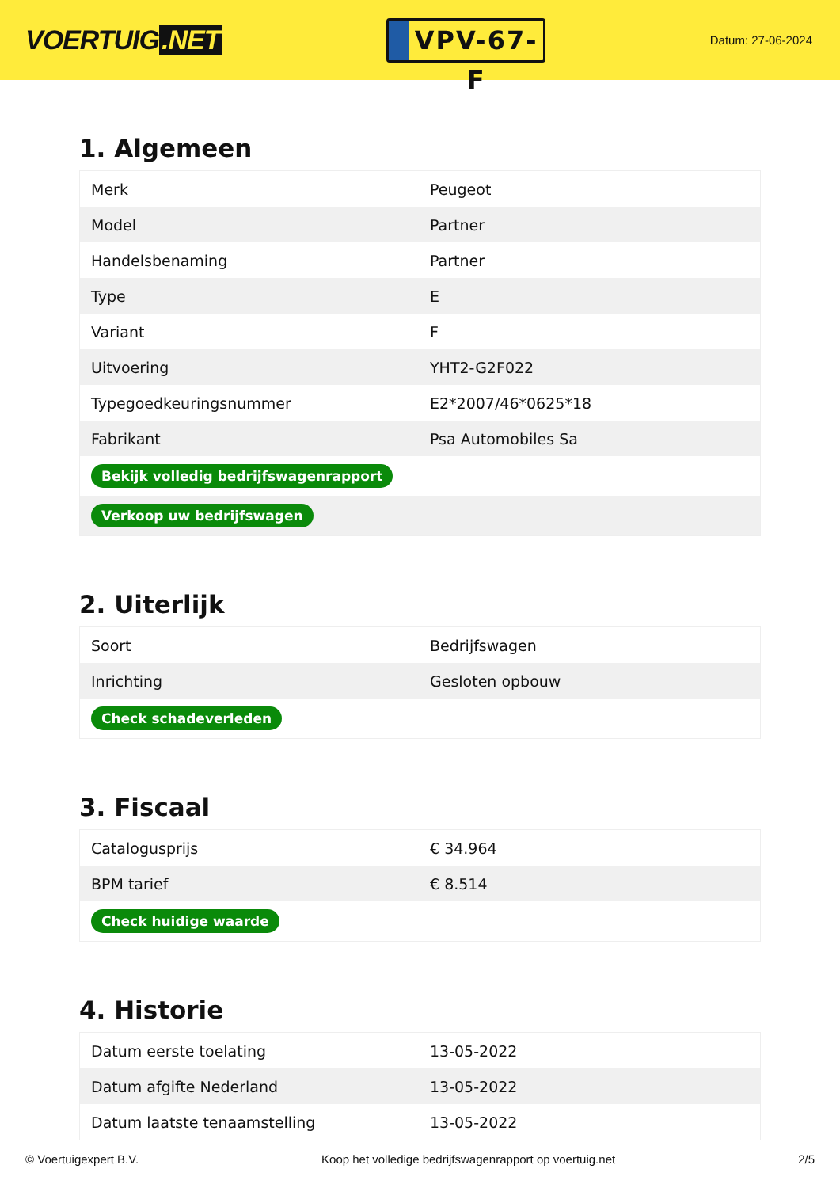VOERTUIG.NET
VPV-67-F
Datum: 27-06-2024
1. Algemeen
| Merk | Peugeot |
| Model | Partner |
| Handelsbenaming | Partner |
| Type | E |
| Variant | F |
| Uitvoering | YHT2-G2F022 |
| Typegoedkeuringsnummer | E2*2007/46*0625*18 |
| Fabrikant | Psa Automobiles Sa |
| Bekijk volledig bedrijfswagenrapport | |
| Verkoop uw bedrijfswagen | |
2. Uiterlijk
| Soort | Bedrijfswagen |
| Inrichting | Gesloten opbouw |
| Check schadeverleden | |
3. Fiscaal
| Catalogusprijs | € 34.964 |
| BPM tarief | € 8.514 |
| Check huidige waarde | |
4. Historie
| Datum eerste toelating | 13-05-2022 |
| Datum afgifte Nederland | 13-05-2022 |
| Datum laatste tenaamstelling | 13-05-2022 |
© Voertuigexpert B.V. Koop het volledige bedrijfswagenrapport op voertuig.net 2/5